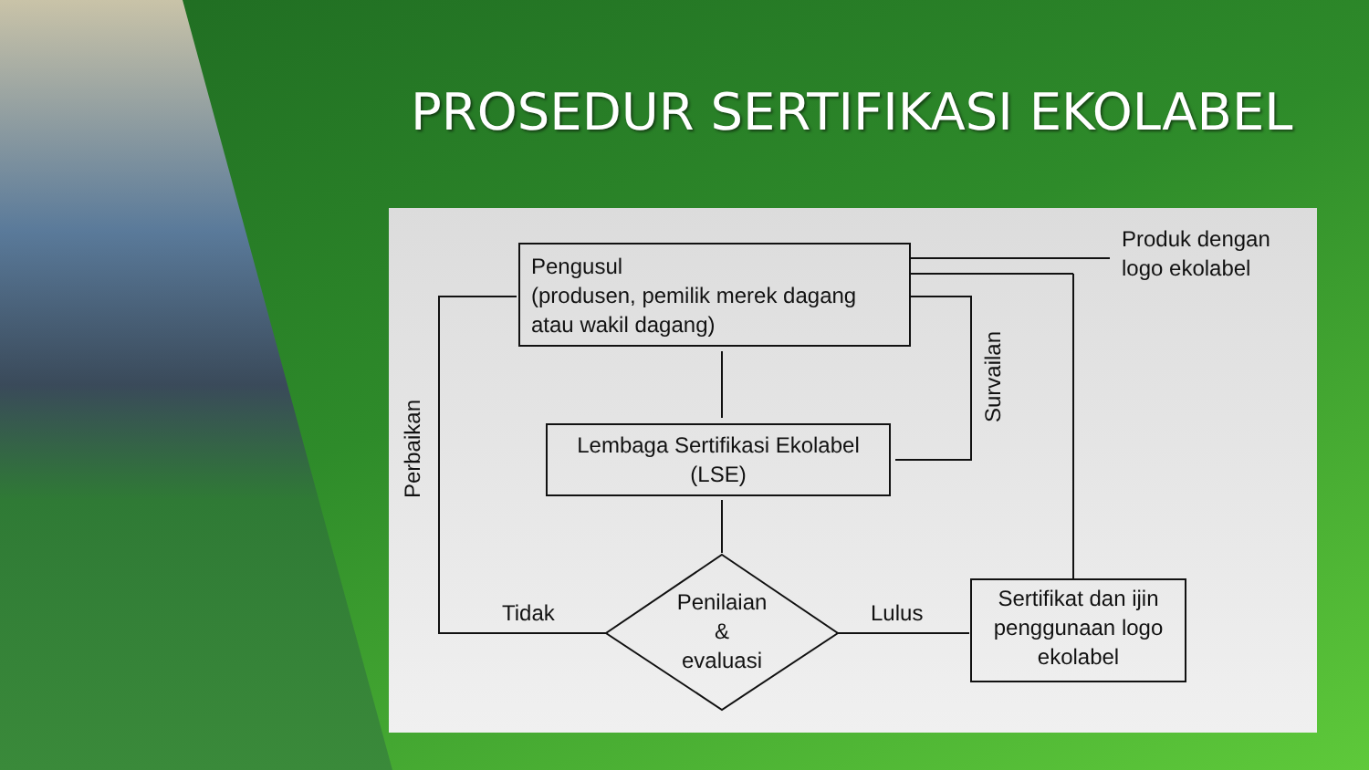PROSEDUR SERTIFIKASI EKOLABEL
Pengusul
(produsen, pemilik merek dagang atau wakil dagang)
Lembaga Sertifikasi Ekolabel
(LSE)
Penilaian
&
evaluasi
Sertifikat dan ijin penggunaan logo ekolabel
Produk dengan
logo ekolabel
Tidak Lulus
Perbaikan
Survailan